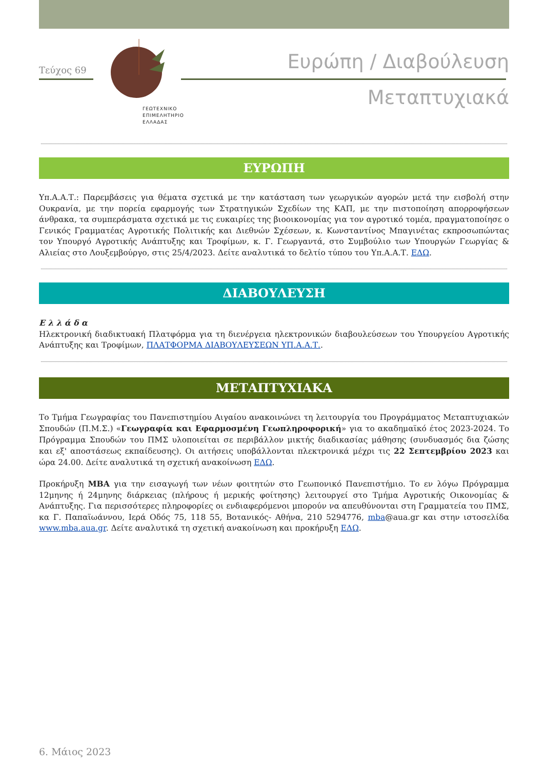Τεύχος 69
ΓΕΩΤΕΧΝΙΚΟ
ΕΠΙΜΕΛΗΤΗΡΙΟ
ΕΛΛΑΔΑΣ
Ευρώπη / Διαβούλευση
Μεταπτυχιακά
ΕΥΡΩΠΗ
Υπ.Α.Α.Τ.: Παρεμβάσεις για θέματα σχετικά με την κατάσταση των γεωργικών αγορών μετά την εισβολή στην Ουκρανία, με την πορεία εφαρμογής των Στρατηγικών Σχεδίων της ΚΑΠ, με την πιστοποίηση απορροφήσεων άνθρακα, τα συμπεράσματα σχετικά με τις ευκαιρίες της βιοοικονομίας για τον αγροτικό τομέα, πραγματοποίησε ο Γενικός Γραμματέας Αγροτικής Πολιτικής και Διεθνών Σχέσεων, κ. Κωνσταντίνος Μπαγινέτας εκπροσωπώντας τον Υπουργό Αγροτικής Ανάπτυξης και Τροφίμων, κ. Γ. Γεωργαντά, στο Συμβούλιο των Υπουργών Γεωργίας & Αλιείας στο Λουξεμβούργο, στις 25/4/2023. Δείτε αναλυτικά το δελτίο τύπου του Υπ.Α.Α.Τ. ΕΔΩ.
ΔΙΑΒΟΥΛΕΥΣΗ
Ε λ λ ά δ α
Ηλεκτρονική διαδικτυακή Πλατφόρμα για τη διενέργεια ηλεκτρονικών διαβουλεύσεων του Υπουργείου Αγροτικής Ανάπτυξης και Τροφίμων, ΠΛΑΤΦΟΡΜΑ ΔΙΑΒΟΥΛΕΥΣΕΩΝ ΥΠ.Α.Α.Τ..
ΜΕΤΑΠΤΥΧΙΑΚΑ
Το Τμήμα Γεωγραφίας του Πανεπιστημίου Αιγαίου ανακοινώνει τη λειτουργία του Προγράμματος Μεταπτυχιακών Σπουδών (Π.Μ.Σ.) «Γεωγραφία και Εφαρμοσμένη Γεωπληροφορική» για το ακαδημαϊκό έτος 2023-2024. Το Πρόγραμμα Σπουδών του ΠΜΣ υλοποιείται σε περιβάλλον μικτής διαδικασίας μάθησης (συνδυασμός δια ζώσης και εξ' αποστάσεως εκπαίδευσης). Οι αιτήσεις υποβάλλονται πλεκτρονικά μέχρι τις 22 Σεπτεμβρίου 2023 και ώρα 24.00. Δείτε αναλυτικά τη σχετική ανακοίνωση ΕΔΩ.
Προκήρυξη MBA για την εισαγωγή των νέων φοιτητών στο Γεωπονικό Πανεπιστήμιο. Το εν λόγω Πρόγραμμα 12μηνης ή 24μηνης διάρκειας (πλήρους ή μερικής φοίτησης) λειτουργεί στο Τμήμα Αγροτικής Οικονομίας & Ανάπτυξης. Για περισσότερες πληροφορίες οι ενδιαφερόμενοι μπορούν να απευθύνονται στη Γραμματεία του ΠΜΣ, κα Γ. Παπαϊωάννου, Ιερά Οδός 75, 118 55, Βοτανικός- Αθήνα, 210 5294776, mba@aua.gr και στην ιστοσελίδα www.mba.aua.gr. Δείτε αναλυτικά τη σχετική ανακοίνωση και προκήρυξη ΕΔΩ.
6. Μάιος 2023